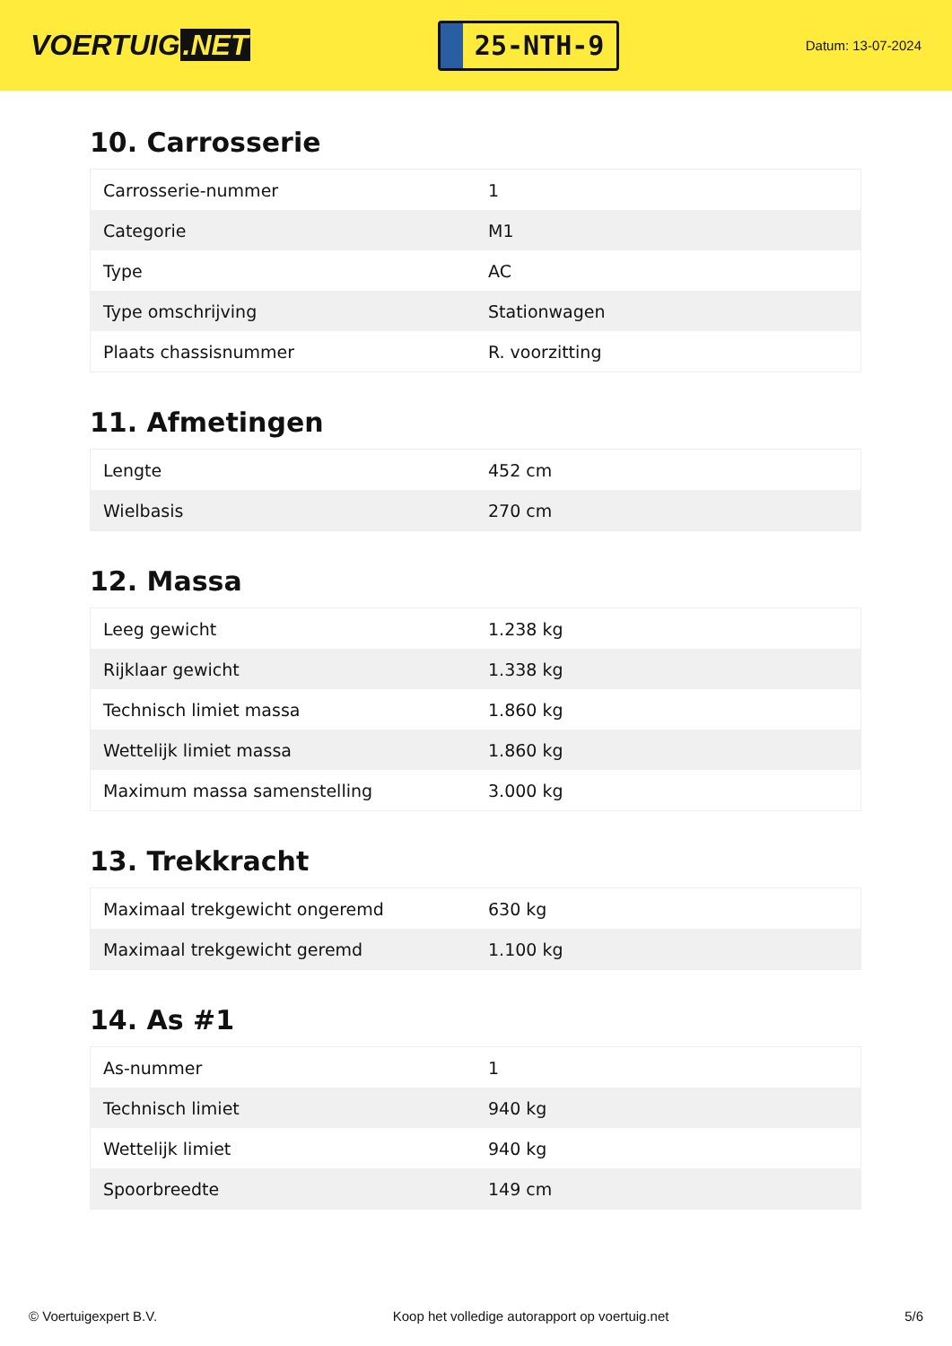VOERTUIG.NET
25-NTH-9
Datum: 13-07-2024
10. Carrosserie
| Carrosserie-nummer | 1 |
| Categorie | M1 |
| Type | AC |
| Type omschrijving | Stationwagen |
| Plaats chassisnummer | R. voorzitting |
11. Afmetingen
| Lengte | 452 cm |
| Wielbasis | 270 cm |
12. Massa
| Leeg gewicht | 1.238 kg |
| Rijklaar gewicht | 1.338 kg |
| Technisch limiet massa | 1.860 kg |
| Wettelijk limiet massa | 1.860 kg |
| Maximum massa samenstelling | 3.000 kg |
13. Trekkracht
| Maximaal trekgewicht ongeremd | 630 kg |
| Maximaal trekgewicht geremd | 1.100 kg |
14. As #1
| As-nummer | 1 |
| Technisch limiet | 940 kg |
| Wettelijk limiet | 940 kg |
| Spoorbreedte | 149 cm |
© Voertuigexpert B.V. Koop het volledige autorapport op voertuig.net 5/6